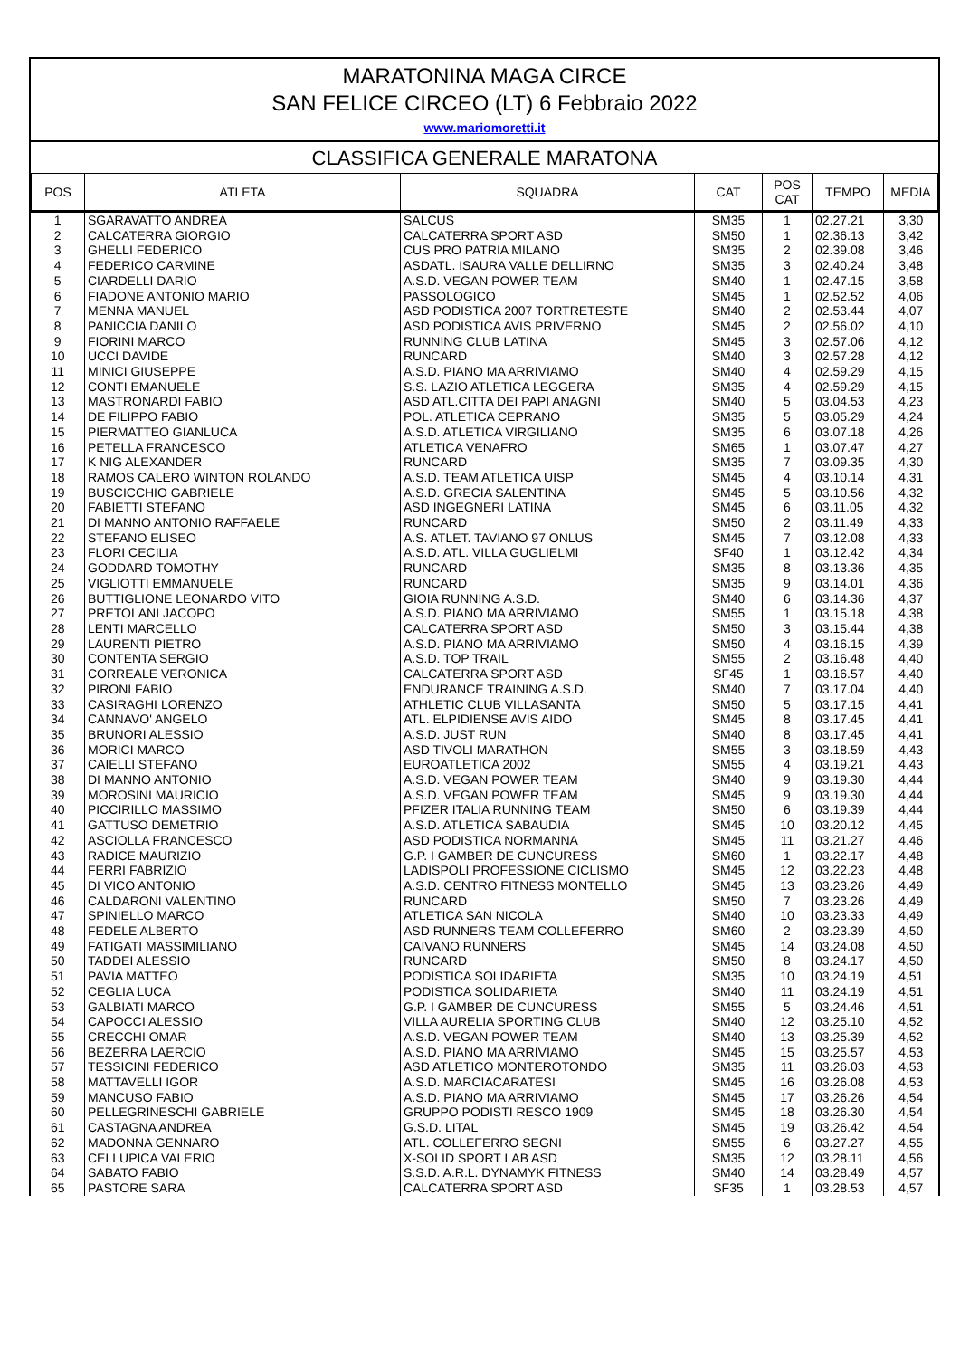MARATONINA MAGA CIRCE
SAN FELICE CIRCEO (LT) 6 Febbraio 2022
www.mariomoretti.it
CLASSIFICA GENERALE MARATONA
| POS | ATLETA | SQUADRA | CAT | POS CAT | TEMPO | MEDIA |
| --- | --- | --- | --- | --- | --- | --- |
| 1 | SGARAVATTO ANDREA | SALCUS | SM35 | 1 | 02.27.21 | 3,30 |
| 2 | CALCATERRA GIORGIO | CALCATERRA SPORT ASD | SM50 | 1 | 02.36.13 | 3,42 |
| 3 | GHELLI FEDERICO | CUS PRO PATRIA MILANO | SM35 | 2 | 02.39.08 | 3,46 |
| 4 | FEDERICO CARMINE | ASDATL. ISAURA VALLE DELLIRNO | SM35 | 3 | 02.40.24 | 3,48 |
| 5 | CIARDELLI DARIO | A.S.D. VEGAN POWER TEAM | SM40 | 1 | 02.47.15 | 3,58 |
| 6 | FIADONE ANTONIO MARIO | PASSOLOGICO | SM45 | 1 | 02.52.52 | 4,06 |
| 7 | MENNA MANUEL | ASD PODISTICA 2007 TORTRETESTE | SM40 | 2 | 02.53.44 | 4,07 |
| 8 | PANICCIA DANILO | ASD PODISTICA AVIS PRIVERNO | SM45 | 2 | 02.56.02 | 4,10 |
| 9 | FIORINI MARCO | RUNNING CLUB LATINA | SM45 | 3 | 02.57.06 | 4,12 |
| 10 | UCCI DAVIDE | RUNCARD | SM40 | 3 | 02.57.28 | 4,12 |
| 11 | MINICI GIUSEPPE | A.S.D. PIANO MA ARRIVIAMO | SM40 | 4 | 02.59.29 | 4,15 |
| 12 | CONTI EMANUELE | S.S. LAZIO ATLETICA LEGGERA | SM35 | 4 | 02.59.29 | 4,15 |
| 13 | MASTRONARDI FABIO | ASD ATL.CITTA DEI PAPI ANAGNI | SM40 | 5 | 03.04.53 | 4,23 |
| 14 | DE FILIPPO FABIO | POL. ATLETICA CEPRANO | SM35 | 5 | 03.05.29 | 4,24 |
| 15 | PIERMATTEO GIANLUCA | A.S.D. ATLETICA VIRGILIANO | SM35 | 6 | 03.07.18 | 4,26 |
| 16 | PETELLA FRANCESCO | ATLETICA VENAFRO | SM65 | 1 | 03.07.47 | 4,27 |
| 17 | K NIG ALEXANDER | RUNCARD | SM35 | 7 | 03.09.35 | 4,30 |
| 18 | RAMOS CALERO WINTON ROLANDO | A.S.D. TEAM ATLETICA UISP | SM45 | 4 | 03.10.14 | 4,31 |
| 19 | BUSCICCHIO GABRIELE | A.S.D. GRECIA SALENTINA | SM45 | 5 | 03.10.56 | 4,32 |
| 20 | FABIETTI STEFANO | ASD INGEGNERI LATINA | SM45 | 6 | 03.11.05 | 4,32 |
| 21 | DI MANNO ANTONIO RAFFAELE | RUNCARD | SM50 | 2 | 03.11.49 | 4,33 |
| 22 | STEFANO ELISEO | A.S. ATLET. TAVIANO 97 ONLUS | SM45 | 7 | 03.12.08 | 4,33 |
| 23 | FLORI CECILIA | A.S.D. ATL. VILLA GUGLIELMI | SF40 | 1 | 03.12.42 | 4,34 |
| 24 | GODDARD TOMOTHY | RUNCARD | SM35 | 8 | 03.13.36 | 4,35 |
| 25 | VIGLIOTTI EMMANUELE | RUNCARD | SM35 | 9 | 03.14.01 | 4,36 |
| 26 | BUTTIGLIONE LEONARDO VITO | GIOIA RUNNING A.S.D. | SM40 | 6 | 03.14.36 | 4,37 |
| 27 | PRETOLANI JACOPO | A.S.D. PIANO MA ARRIVIAMO | SM55 | 1 | 03.15.18 | 4,38 |
| 28 | LENTI MARCELLO | CALCATERRA SPORT ASD | SM50 | 3 | 03.15.44 | 4,38 |
| 29 | LAURENTI PIETRO | A.S.D. PIANO MA ARRIVIAMO | SM50 | 4 | 03.16.15 | 4,39 |
| 30 | CONTENTA SERGIO | A.S.D. TOP TRAIL | SM55 | 2 | 03.16.48 | 4,40 |
| 31 | CORREALE VERONICA | CALCATERRA SPORT ASD | SF45 | 1 | 03.16.57 | 4,40 |
| 32 | PIRONI FABIO | ENDURANCE TRAINING A.S.D. | SM40 | 7 | 03.17.04 | 4,40 |
| 33 | CASIRAGHI LORENZO | ATHLETIC CLUB VILLASANTA | SM50 | 5 | 03.17.15 | 4,41 |
| 34 | CANNAVO' ANGELO | ATL. ELPIDIENSE AVIS AIDO | SM45 | 8 | 03.17.45 | 4,41 |
| 35 | BRUNORI ALESSIO | A.S.D. JUST RUN | SM40 | 8 | 03.17.45 | 4,41 |
| 36 | MORICI MARCO | ASD TIVOLI MARATHON | SM55 | 3 | 03.18.59 | 4,43 |
| 37 | CAIELLI STEFANO | EUROATLETICA 2002 | SM55 | 4 | 03.19.21 | 4,43 |
| 38 | DI MANNO ANTONIO | A.S.D. VEGAN POWER TEAM | SM40 | 9 | 03.19.30 | 4,44 |
| 39 | MOROSINI MAURICIO | A.S.D. VEGAN POWER TEAM | SM45 | 9 | 03.19.30 | 4,44 |
| 40 | PICCIRILLO MASSIMO | PFIZER ITALIA RUNNING TEAM | SM50 | 6 | 03.19.39 | 4,44 |
| 41 | GATTUSO DEMETRIO | A.S.D. ATLETICA SABAUDIA | SM45 | 10 | 03.20.12 | 4,45 |
| 42 | ASCIOLLA FRANCESCO | ASD PODISTICA NORMANNA | SM45 | 11 | 03.21.27 | 4,46 |
| 43 | RADICE MAURIZIO | G.P. I GAMBER DE CUNCURESS | SM60 | 1 | 03.22.17 | 4,48 |
| 44 | FERRI FABRIZIO | LADISPOLI PROFESSIONE CICLISMO | SM45 | 12 | 03.22.23 | 4,48 |
| 45 | DI VICO ANTONIO | A.S.D. CENTRO FITNESS MONTELLO | SM45 | 13 | 03.23.26 | 4,49 |
| 46 | CALDARONI VALENTINO | RUNCARD | SM50 | 7 | 03.23.26 | 4,49 |
| 47 | SPINIELLO MARCO | ATLETICA SAN NICOLA | SM40 | 10 | 03.23.33 | 4,49 |
| 48 | FEDELE ALBERTO | ASD RUNNERS TEAM COLLEFERRO | SM60 | 2 | 03.23.39 | 4,50 |
| 49 | FATIGATI MASSIMILIANO | CAIVANO RUNNERS | SM45 | 14 | 03.24.08 | 4,50 |
| 50 | TADDEI ALESSIO | RUNCARD | SM50 | 8 | 03.24.17 | 4,50 |
| 51 | PAVIA MATTEO | PODISTICA SOLIDARIETA | SM35 | 10 | 03.24.19 | 4,51 |
| 52 | CEGLIA LUCA | PODISTICA SOLIDARIETA | SM40 | 11 | 03.24.19 | 4,51 |
| 53 | GALBIATI MARCO | G.P. I GAMBER DE CUNCURESS | SM55 | 5 | 03.24.46 | 4,51 |
| 54 | CAPOCCI ALESSIO | VILLA AURELIA SPORTING CLUB | SM40 | 12 | 03.25.10 | 4,52 |
| 55 | CRECCHI OMAR | A.S.D. VEGAN POWER TEAM | SM40 | 13 | 03.25.39 | 4,52 |
| 56 | BEZERRA LAERCIO | A.S.D. PIANO MA ARRIVIAMO | SM45 | 15 | 03.25.57 | 4,53 |
| 57 | TESSICINI FEDERICO | ASD ATLETICO MONTEROTONDO | SM35 | 11 | 03.26.03 | 4,53 |
| 58 | MATTAVELLI IGOR | A.S.D. MARCIACARATESI | SM45 | 16 | 03.26.08 | 4,53 |
| 59 | MANCUSO FABIO | A.S.D. PIANO MA ARRIVIAMO | SM45 | 17 | 03.26.26 | 4,54 |
| 60 | PELLEGRINESCHI GABRIELE | GRUPPO PODISTI RESCO 1909 | SM45 | 18 | 03.26.30 | 4,54 |
| 61 | CASTAGNA ANDREA | G.S.D. LITAL | SM45 | 19 | 03.26.42 | 4,54 |
| 62 | MADONNA GENNARO | ATL. COLLEFERRO SEGNI | SM55 | 6 | 03.27.27 | 4,55 |
| 63 | CELLUPICA VALERIO | X-SOLID SPORT LAB ASD | SM35 | 12 | 03.28.11 | 4,56 |
| 64 | SABATO FABIO | S.S.D. A.R.L. DYNAMYK FITNESS | SM40 | 14 | 03.28.49 | 4,57 |
| 65 | PASTORE SARA | CALCATERRA SPORT ASD | SF35 | 1 | 03.28.53 | 4,57 |